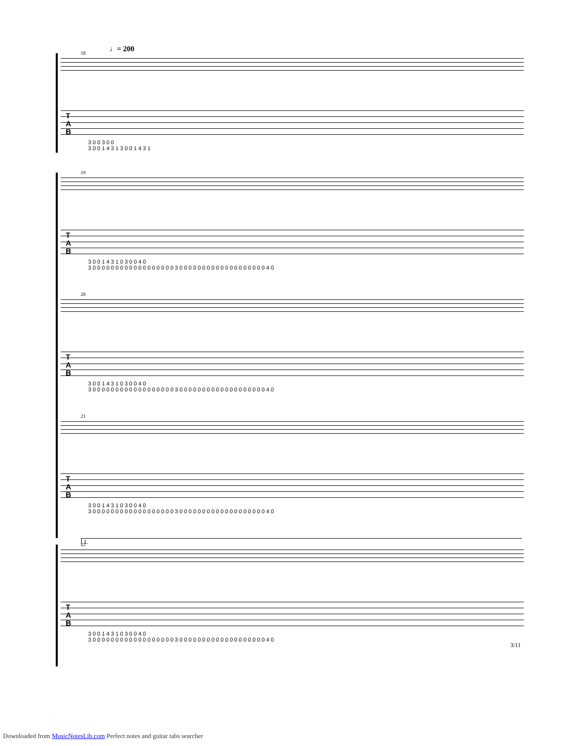♩= 200
18
T
A
B
3 0 0 3 0 0
3 0 0 1 4 3 1 3 0 0 1 4 3 1
19
T
A
B
3 0 0 1 4 3 1 0 3 0 0 4 0
3 0 0 0 0 0 0 0 0 0 0 0 0 0 0 0 0 0 0 3 0 0 0 0 0 0 0 0 0 0 0 0 0 0 0 0 0 0 0 4 0
20
T
A
B
3 0 0 1 4 3 1 0 3 0 0 4 0
3 0 0 0 0 0 0 0 0 0 0 0 0 0 0 0 0 0 0 3 0 0 0 0 0 0 0 0 0 0 0 0 0 0 0 0 0 0 0 4 0
21
T
A
B
3 0 0 1 4 3 1 0 3 0 0 4 0
3 0 0 0 0 0 0 0 0 0 0 0 0 0 0 0 0 0 0 3 0 0 0 0 0 0 0 0 0 0 0 0 0 0 0 0 0 0 0 4 0
1.
22
T
A
B
3 0 0 1 4 3 1 0 3 0 0 4 0
3 0 0 0 0 0 0 0 0 0 0 0 0 0 0 0 0 0 0 3 0 0 0 0 0 0 0 0 0 0 0 0 0 0 0 0 0 0 0 4 0
3/11
Downloaded from MusicNotesLib.com Perfect notes and guitar tabs searcher